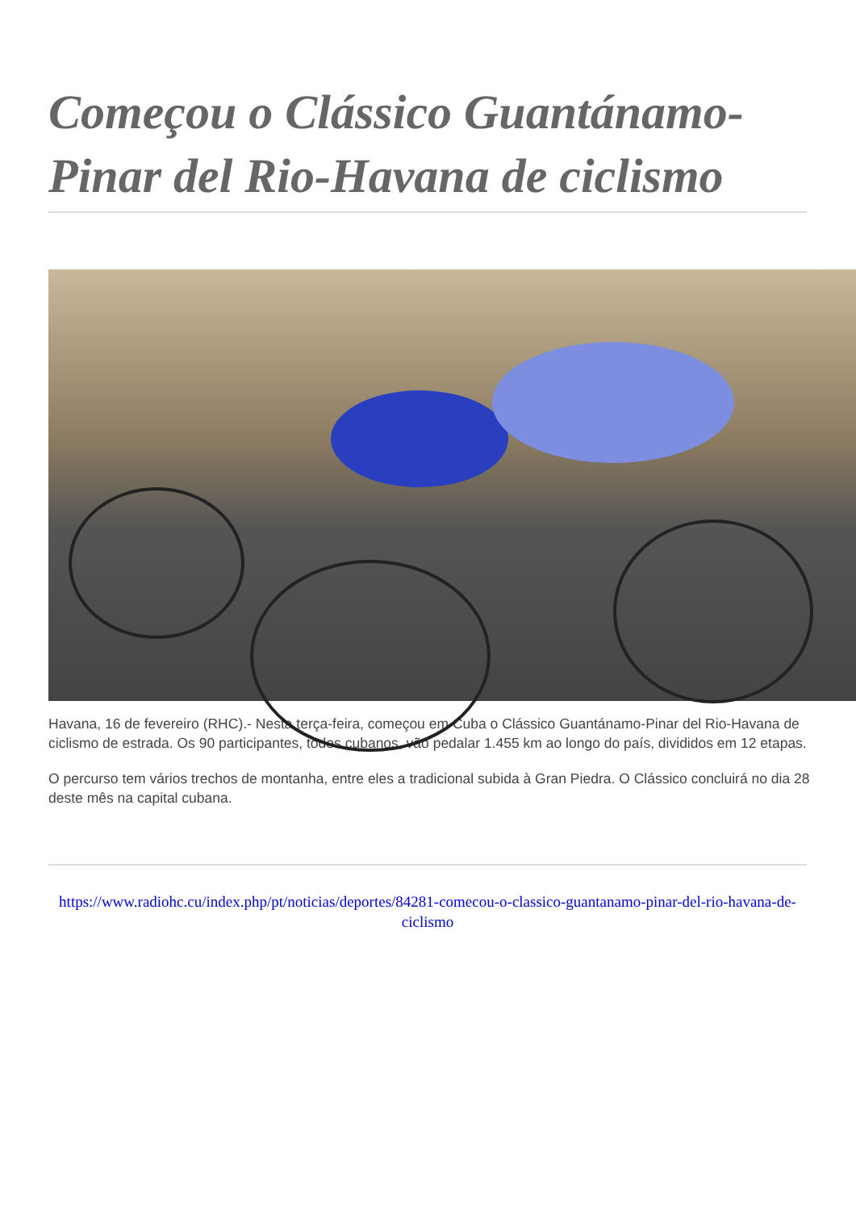Começou o Clássico Guantánamo-Pinar del Rio-Havana de ciclismo
Havana, 16 de fevereiro (RHC).- Nesta terça-feira, começou em Cuba o Clássico Guantánamo-Pinar del Rio-Havana de ciclismo de estrada. Os 90 participantes, todos cubanos, vão pedalar 1.455 km ao longo do país, divididos em 12 etapas.
O percurso tem vários trechos de montanha, entre eles a tradicional subida à Gran Piedra. O Clássico concluirá no dia 28 deste mês na capital cubana.
https://www.radiohc.cu/index.php/pt/noticias/deportes/84281-comecou-o-classico-guantanamo-pinar-del-rio-havana-de-ciclismo